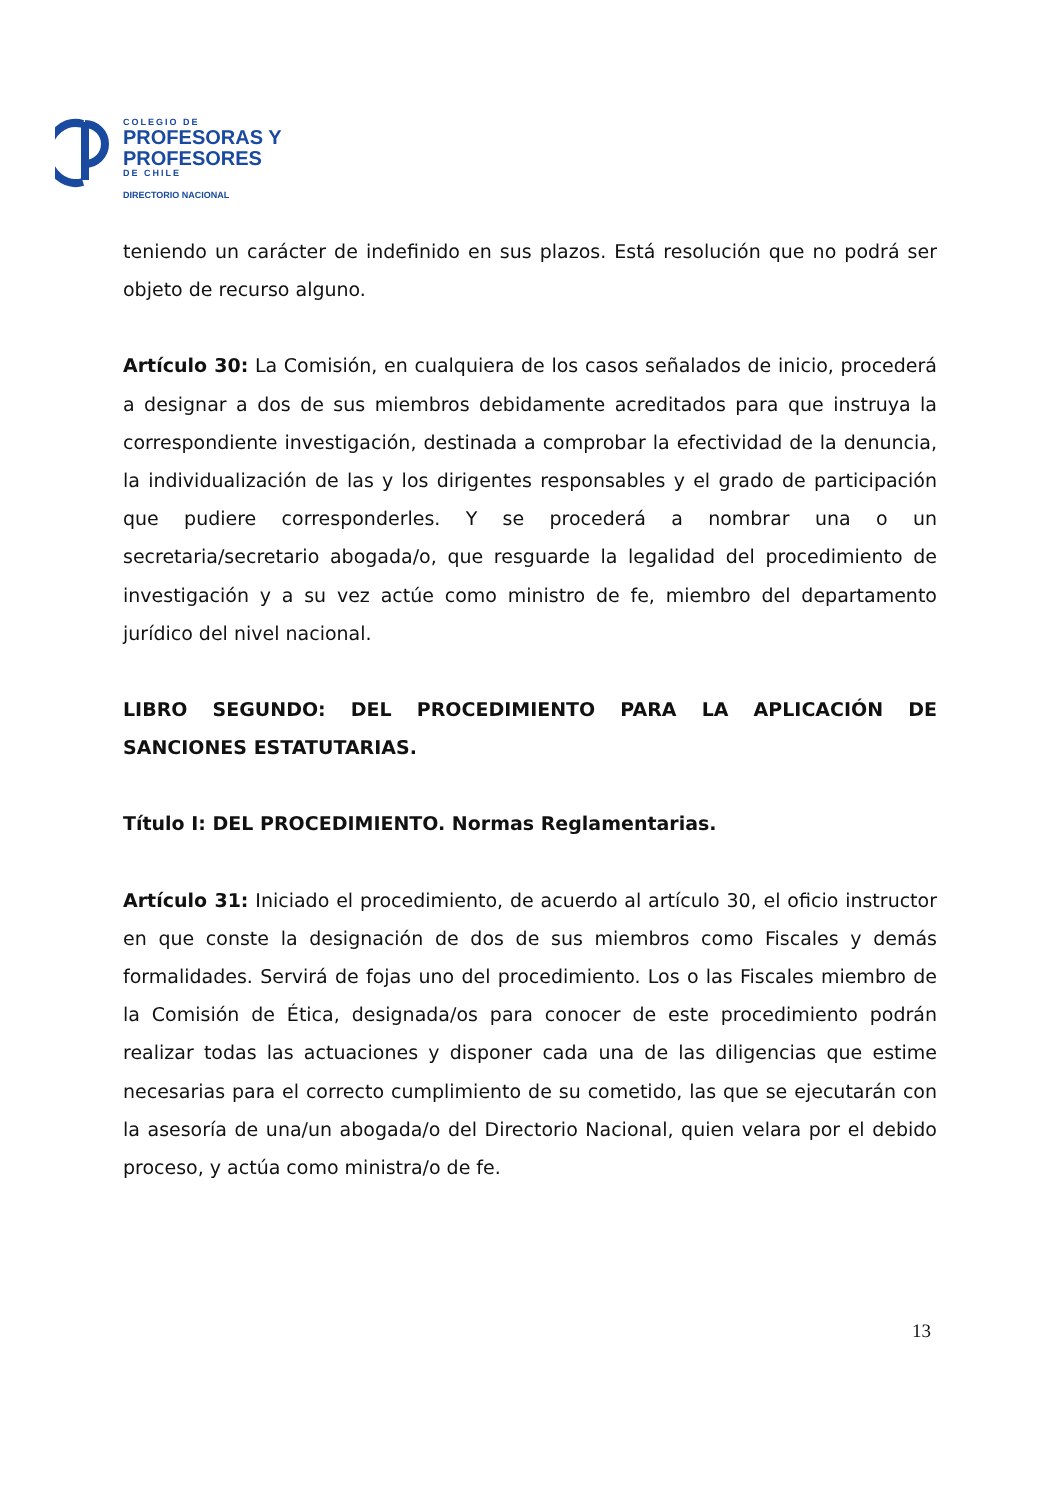COLEGIO DE
PROFESORAS Y
PROFESORES
DE CHILE
DIRECTORIO NACIONAL
teniendo un carácter de indefinido en sus plazos. Está resolución que no podrá ser objeto de recurso alguno.
Artículo 30: La Comisión, en cualquiera de los casos señalados de inicio, procederá a designar a dos de sus miembros debidamente acreditados para que instruya la correspondiente investigación, destinada a comprobar la efectividad de la denuncia, la individualización de las y los dirigentes responsables y el grado de participación que pudiere corresponderles. Y se procederá a nombrar una o un secretaria/secretario abogada/o, que resguarde la legalidad del procedimiento de investigación y a su vez actúe como ministro de fe, miembro del departamento jurídico del nivel nacional.
LIBRO SEGUNDO: DEL PROCEDIMIENTO PARA LA APLICACIÓN DE SANCIONES ESTATUTARIAS.
Título I: DEL PROCEDIMIENTO. Normas Reglamentarias.
Artículo 31: Iniciado el procedimiento, de acuerdo al artículo 30, el oficio instructor en que conste la designación de dos de sus miembros como Fiscales y demás formalidades. Servirá de fojas uno del procedimiento. Los o las Fiscales miembro de la Comisión de Ética, designada/os para conocer de este procedimiento podrán realizar todas las actuaciones y disponer cada una de las diligencias que estime necesarias para el correcto cumplimiento de su cometido, las que se ejecutarán con la asesoría de una/un abogada/o del Directorio Nacional, quien velara por el debido proceso, y actúa como ministra/o de fe.
13